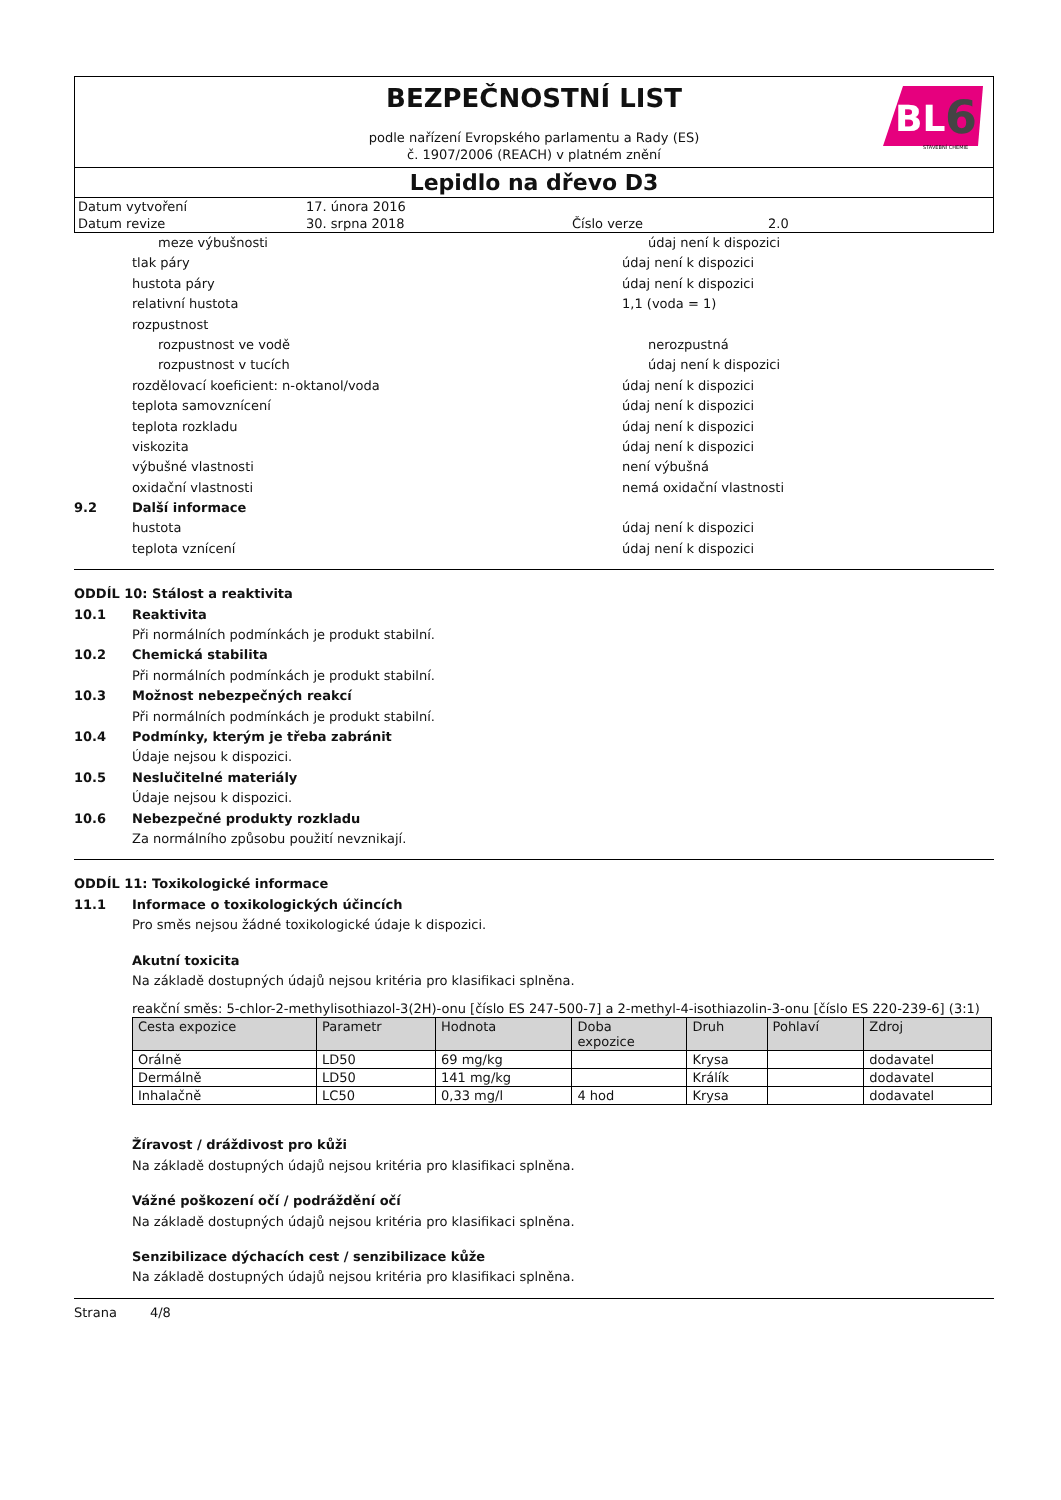BEZPEČNOSTNÍ LIST
podle nařízení Evropského parlamentu a Rady (ES)
č. 1907/2006 (REACH) v platném znění
BL
6
STAVEBNÍ CHEMIE
Lepidlo na dřevo D3
| Datum vytvoření | 17. února 2016 | | |
| Datum revize | 30. srpna 2018 | Číslo verze | 2.0 |
meze výbušnosti údaj není k dispozici
tlak páry údaj není k dispozici
hustota páry údaj není k dispozici
relativní hustota 1,1 (voda = 1)
rozpustnost
rozpustnost ve vodě nerozpustná
rozpustnost v tucích údaj není k dispozici
rozdělovací koeficient: n-oktanol/voda údaj není k dispozici
teplota samovznícení údaj není k dispozici
teplota rozkladu údaj není k dispozici
viskozita údaj není k dispozici
výbušné vlastnosti není výbušná
oxidační vlastnosti nemá oxidační vlastnosti
9.2 Další informace
hustota údaj není k dispozici
teplota vznícení údaj není k dispozici
ODDÍL 10: Stálost a reaktivita
10.1 Reaktivita
Při normálních podmínkách je produkt stabilní.
10.2 Chemická stabilita
Při normálních podmínkách je produkt stabilní.
10.3 Možnost nebezpečných reakcí
Při normálních podmínkách je produkt stabilní.
10.4 Podmínky, kterým je třeba zabránit
Údaje nejsou k dispozici.
10.5 Neslučitelné materiály
Údaje nejsou k dispozici.
10.6 Nebezpečné produkty rozkladu
Za normálního způsobu použití nevznikají.
ODDÍL 11: Toxikologické informace
11.1 Informace o toxikologických účincích
Pro směs nejsou žádné toxikologické údaje k dispozici.
Akutní toxicita
Na základě dostupných údajů nejsou kritéria pro klasifikaci splněna.
reakční směs: 5-chlor-2-methylisothiazol-3(2H)-onu [číslo ES 247-500-7] a 2-methyl-4-isothiazolin-3-onu [číslo ES 220-239-6] (3:1)
| Cesta expozice | Parametr | Hodnota | Doba expozice | Druh | Pohlaví | Zdroj |
| --- | --- | --- | --- | --- | --- | --- |
| Orálně | LD50 | 69 mg/kg | | Krysa | | dodavatel |
| Dermálně | LD50 | 141 mg/kg | | Králík | | dodavatel |
| Inhalačně | LC50 | 0,33 mg/l | 4 hod | Krysa | | dodavatel |
Žíravost / dráždivost pro kůži
Na základě dostupných údajů nejsou kritéria pro klasifikaci splněna.
Vážné poškození očí / podráždění očí
Na základě dostupných údajů nejsou kritéria pro klasifikaci splněna.
Senzibilizace dýchacích cest / senzibilizace kůže
Na základě dostupných údajů nejsou kritéria pro klasifikaci splněna.
Strana 4/8